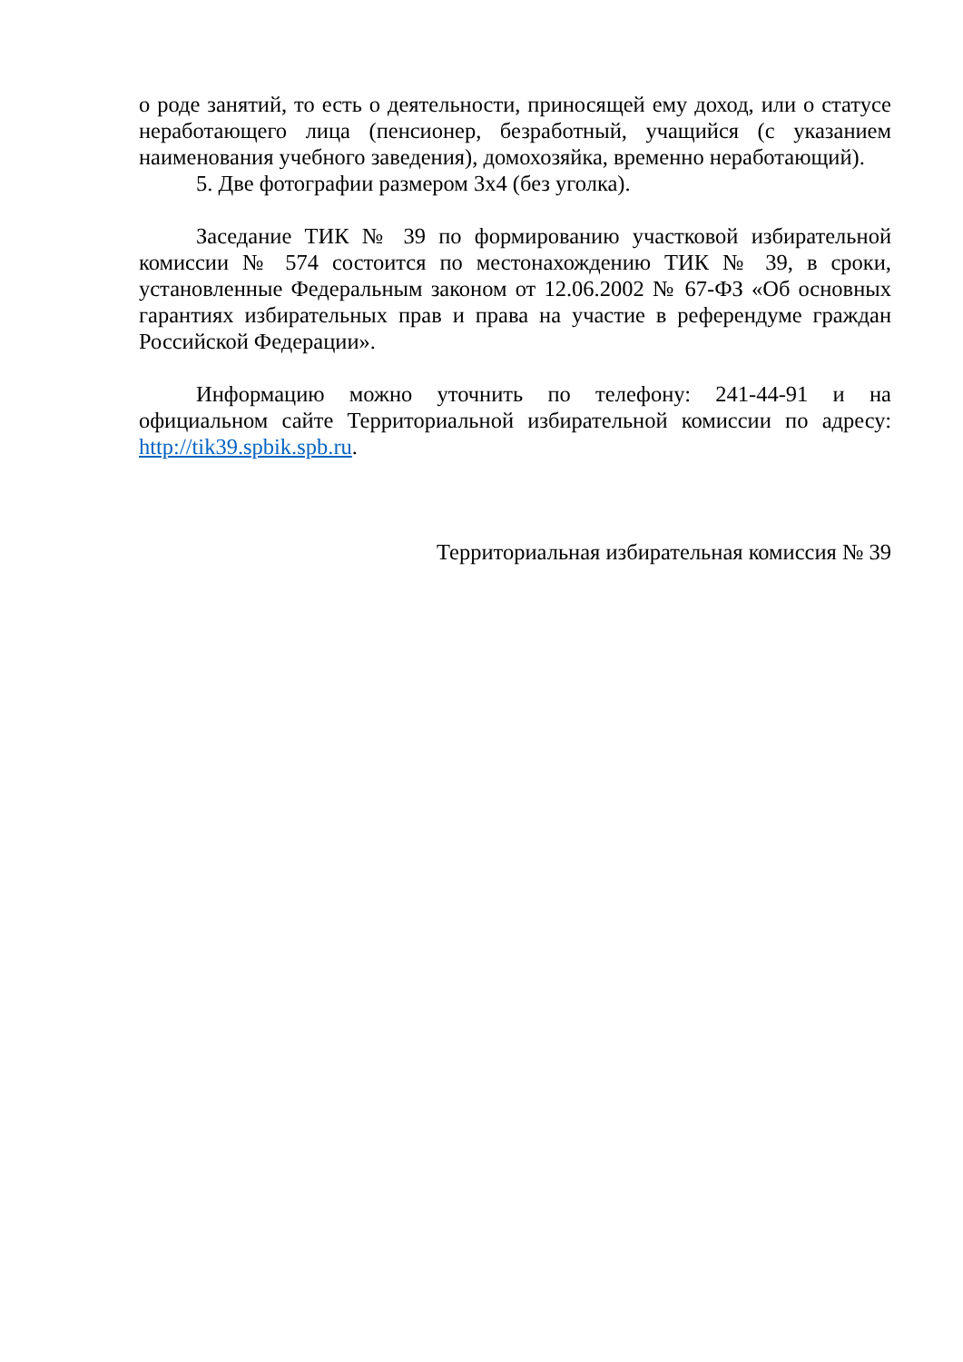о роде занятий, то есть о деятельности, приносящей ему доход, или о статусе неработающего лица (пенсионер, безработный, учащийся (с указанием наименования учебного заведения), домохозяйка, временно неработающий).
5. Две фотографии размером 3х4 (без уголка).
Заседание ТИК № 39 по формированию участковой избирательной комиссии № 574 состоится по местонахождению ТИК № 39, в сроки, установленные Федеральным законом от 12.06.2002 № 67-ФЗ «Об основных гарантиях избирательных прав и права на участие в референдуме граждан Российской Федерации».
Информацию можно уточнить по телефону: 241-44-91 и на официальном сайте Территориальной избирательной комиссии по адресу: http://tik39.spbik.spb.ru.
Территориальная избирательная комиссия № 39